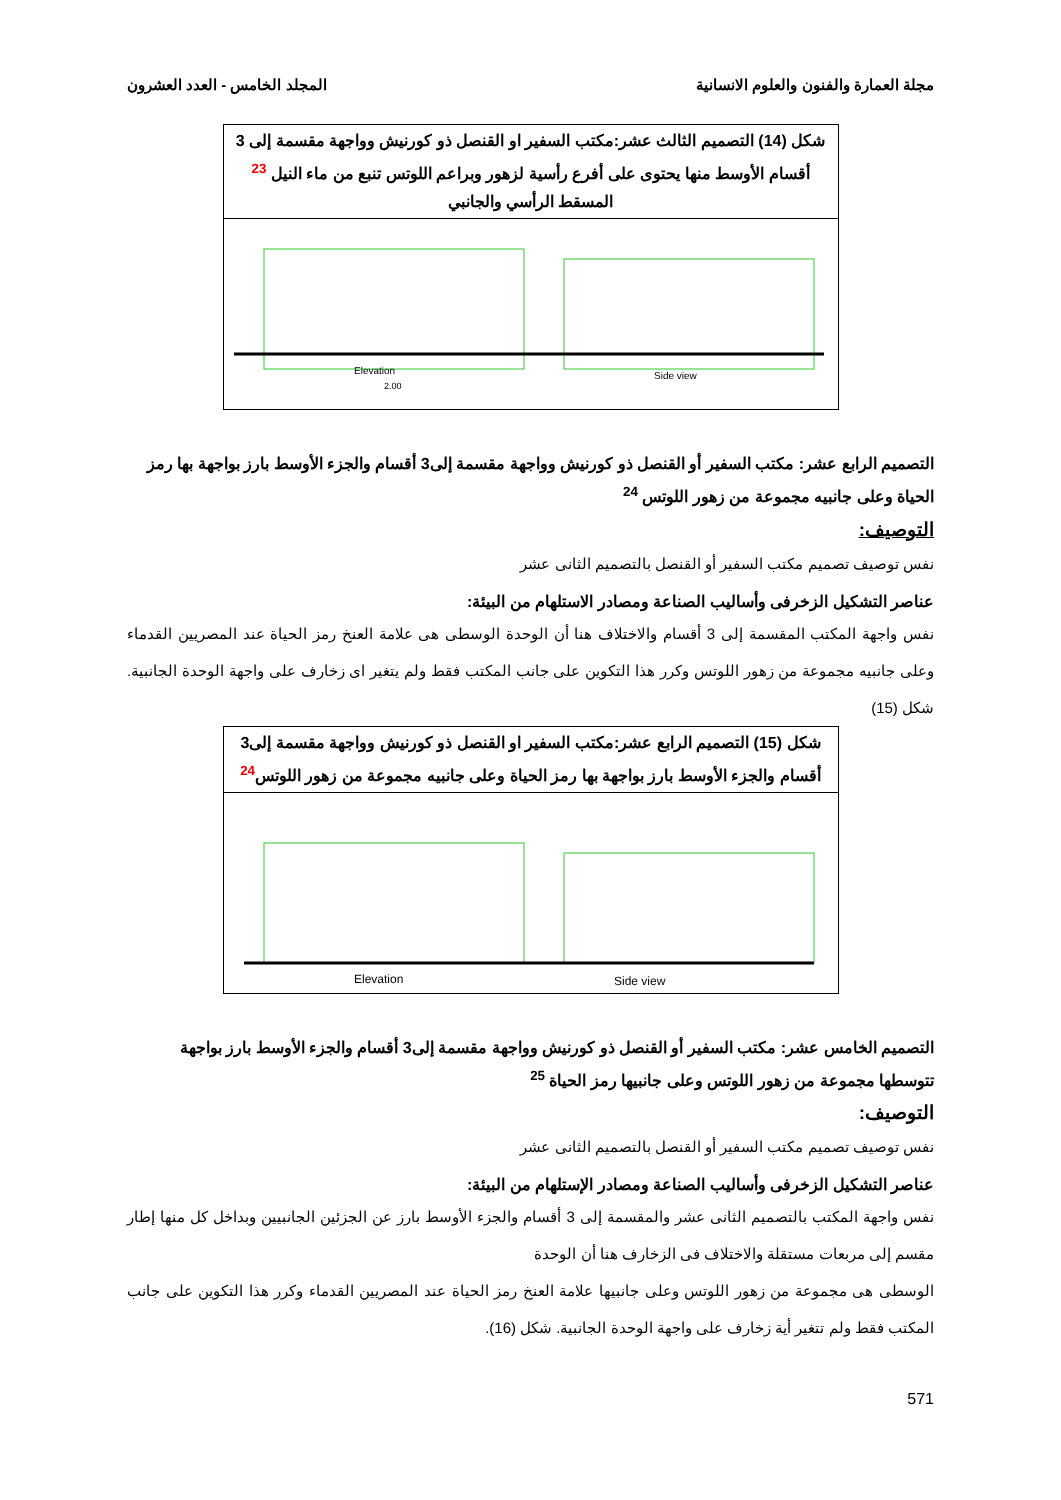مجلة العمارة والفنون والعلوم الانسانية المجلد الخامس - العدد العشرون
شكل (14) التصميم الثالث عشر:مكتب السفير او القنصل ذو كورنيش وواجهة مقسمة إلى 3 أقسام الأوسط منها يحتوى على أفرع رأسية لزهور وبراعم اللوتس تنبع من ماء النيل <sup>23</sup> المسقط الرأسي والجانبي
Elevation
Side view
2.00
التصميم الرابع عشر: مكتب السفير أو القنصل ذو كورنيش وواجهة مقسمة إلى3 أقسام والجزء الأوسط بارز بواجهة بها رمز الحياة وعلى جانبيه مجموعة من زهور اللوتس <sup>24</sup>
التوصيف:
نفس توصيف تصميم مكتب السفير أو القنصل بالتصميم الثانى عشر
عناصر التشكيل الزخرفى وأساليب الصناعة ومصادر الاستلهام من البيئة:
نفس واجهة المكتب المقسمة إلى 3 أقسام والاختلاف هنا أن الوحدة الوسطى هى علامة العنخ رمز الحياة عند المصريين القدماء وعلى جانبيه مجموعة من زهور اللوتس وكرر هذا التكوين على جانب المكتب فقط ولم يتغير اى زخارف على واجهة الوحدة الجانبية. شكل (15)
شكل (15) التصميم الرابع عشر:مكتب السفير او القنصل ذو كورنيش وواجهة مقسمة إلى3 أقسام والجزء الأوسط بارز بواجهة بها رمز الحياة وعلى جانبيه مجموعة من زهور اللوتس<sup>24</sup>
Elevation
Side view
التصميم الخامس عشر: مكتب السفير أو القنصل ذو كورنيش وواجهة مقسمة إلى3 أقسام والجزء الأوسط بارز بواجهة تتوسطها مجموعة من زهور اللوتس وعلى جانبيها رمز الحياة <sup>25</sup>
التوصيف:
نفس توصيف تصميم مكتب السفير أو القنصل بالتصميم الثانى عشر
عناصر التشكيل الزخرفى وأساليب الصناعة ومصادر الإستلهام من البيئة:
نفس واجهة المكتب بالتصميم الثانى عشر والمقسمة إلى 3 أقسام والجزء الأوسط بارز عن الجزئين الجانبيين وبداخل كل منها إطار مقسم إلى مربعات مستقلة والاختلاف فى الزخارف هنا أن الوحدة
الوسطى هى مجموعة من زهور اللوتس وعلى جانبيها علامة العنخ رمز الحياة عند المصريين القدماء وكرر هذا التكوين على جانب المكتب فقط ولم تتغير أية زخارف على واجهة الوحدة الجانبية. شكل (16).
571